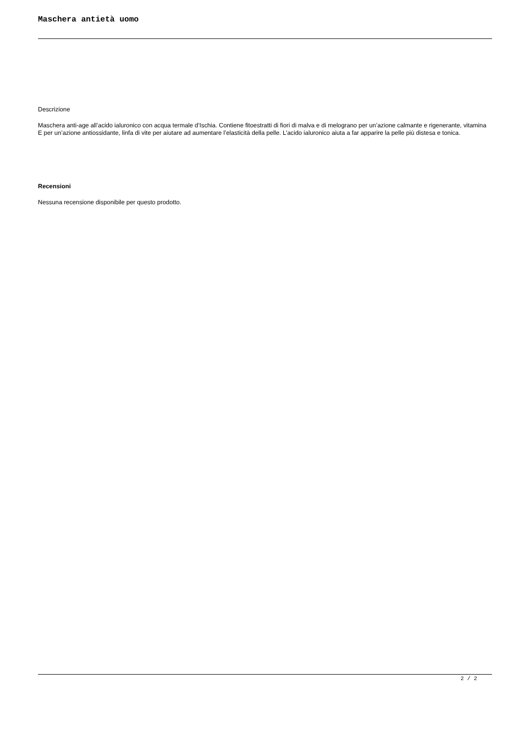Maschera antietà uomo
Descrizione
Maschera anti-age all’acido ialuronico con acqua termale d’Ischia. Contiene fitoestratti di fiori di malva e di melograno per un’azione calmante e rigenerante, vitamina E per un’azione antiossidante, linfa di vite per aiutare ad aumentare l’elasticità della pelle. L’acido ialuronico aiuta a far apparire la pelle più distesa e tonica.
Recensioni
Nessuna recensione disponibile per questo prodotto.
2 / 2